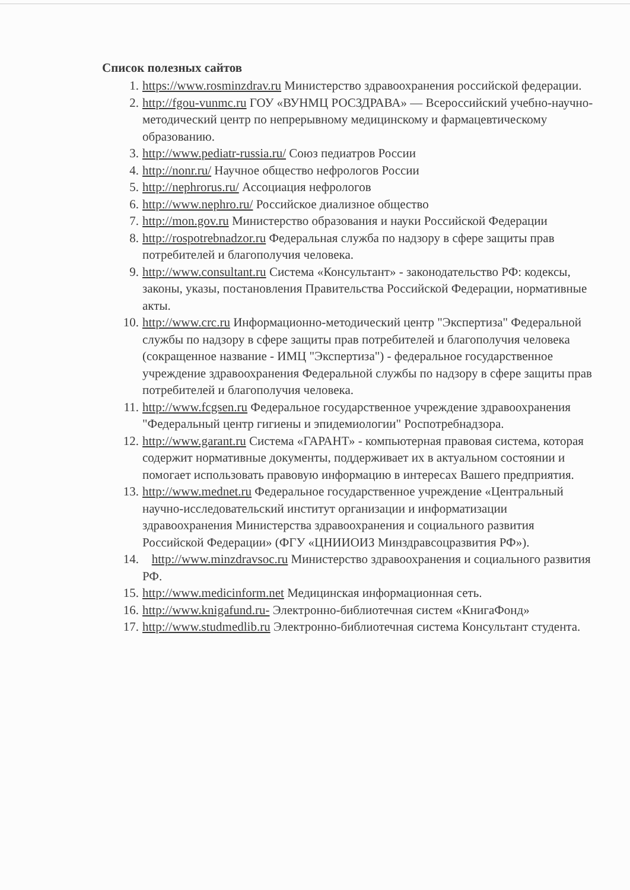Список полезных сайтов
1. https://www.rosminzdrav.ru Министерство здравоохранения российской федерации.
2. http://fgou-vunmc.ru ГОУ «ВУНМЦ РОСЗДРАВА» — Всероссийский учебно-научно-методический центр по непрерывному медицинскому и фармацевтическому образованию.
3. http://www.pediatr-russia.ru/ Союз педиатров России
4. http://nonr.ru/ Научное общество нефрологов России
5. http://nephrorus.ru/ Ассоциация нефрологов
6. http://www.nephro.ru/ Российское диализное общество
7. http://mon.gov.ru Министерство образования и науки Российской Федерации
8. http://rospotrebnadzor.ru Федеральная служба по надзору в сфере защиты прав потребителей и благополучия человека.
9. http://www.consultant.ru Система «Консультант» - законодательство РФ: кодексы, законы, указы, постановления Правительства Российской Федерации, нормативные акты.
10. http://www.crc.ru Информационно-методический центр "Экспертиза" Федеральной службы по надзору в сфере защиты прав потребителей и благополучия человека (сокращенное название - ИМЦ "Экспертиза") - федеральное государственное учреждение здравоохранения Федеральной службы по надзору в сфере защиты прав потребителей и благополучия человека.
11. http://www.fcgsen.ru Федеральное государственное учреждение здравоохранения "Федеральный центр гигиены и эпидемиологии" Роспотребнадзора.
12. http://www.garant.ru Система «ГАРАНТ» - компьютерная правовая система, которая содержит нормативные документы, поддерживает их в актуальном состоянии и помогает использовать правовую информацию в интересах Вашего предприятия.
13. http://www.mednet.ru Федеральное государственное учреждение «Центральный научно-исследовательский институт организации и информатизации здравоохранения Министерства здравоохранения и социального развития Российской Федерации» (ФГУ «ЦНИИОИЗ Минздравсоцразвития РФ»).
14. http://www.minzdravsoc.ru Министерство здравоохранения и социального развития РФ.
15. http://www.medicinform.net Медицинская информационная сеть.
16. http://www.knigafund.ru- Электронно-библиотечная систем «КнигаФонд»
17. http://www.studmedlib.ru Электронно-библиотечная система Консультант студента.